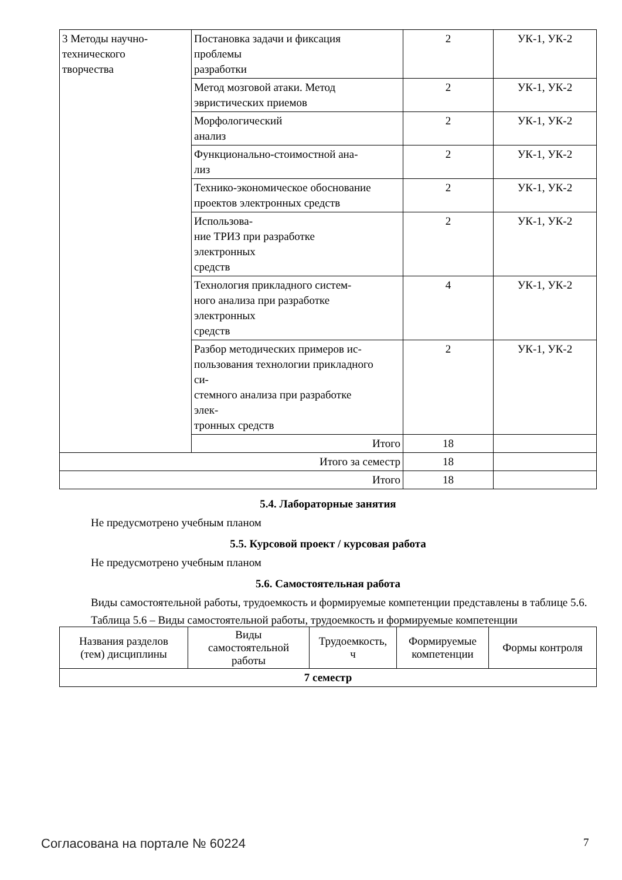| 3 Методы научно- технического творчества | Постановка задачи и фиксация проблемы разработки | 2 | УК-1, УК-2 |
| | Метод мозговой атаки. Метод эвристических приемов | 2 | УК-1, УК-2 |
| | Морфологический анализ | 2 | УК-1, УК-2 |
| | Функционально-стоимостной ана- лиз | 2 | УК-1, УК-2 |
| | Технико-экономическое обоснование проектов электронных средств | 2 | УК-1, УК-2 |
| | Использова- ние ТРИЗ при разработке электронных средств | 2 | УК-1, УК-2 |
| | Технология прикладного систем- ного анализа при разработке электронных средств | 4 | УК-1, УК-2 |
| | Разбор методических примеров ис- пользования технологии прикладного си- стемного анализа при разработке элек- тронных средств | 2 | УК-1, УК-2 |
| | Итого | 18 | |
| Итого за семестр | | 18 | |
| Итого | | 18 | |
5.4. Лабораторные занятия
Не предусмотрено учебным планом
5.5. Курсовой проект / курсовая работа
Не предусмотрено учебным планом
5.6. Самостоятельная работа
Виды самостоятельной работы, трудоемкость и формируемые компетенции представлены в таблице 5.6.
Таблица 5.6 – Виды самостоятельной работы, трудоемкость и формируемые компетенции
| Названия разделов (тем) дисциплины | Виды самостоятельной работы | Трудоемкость, ч | Формируемые компетенции | Формы контроля |
| --- | --- | --- | --- | --- |
| 7 семестр | | | | |
Согласована на портале № 60224 7